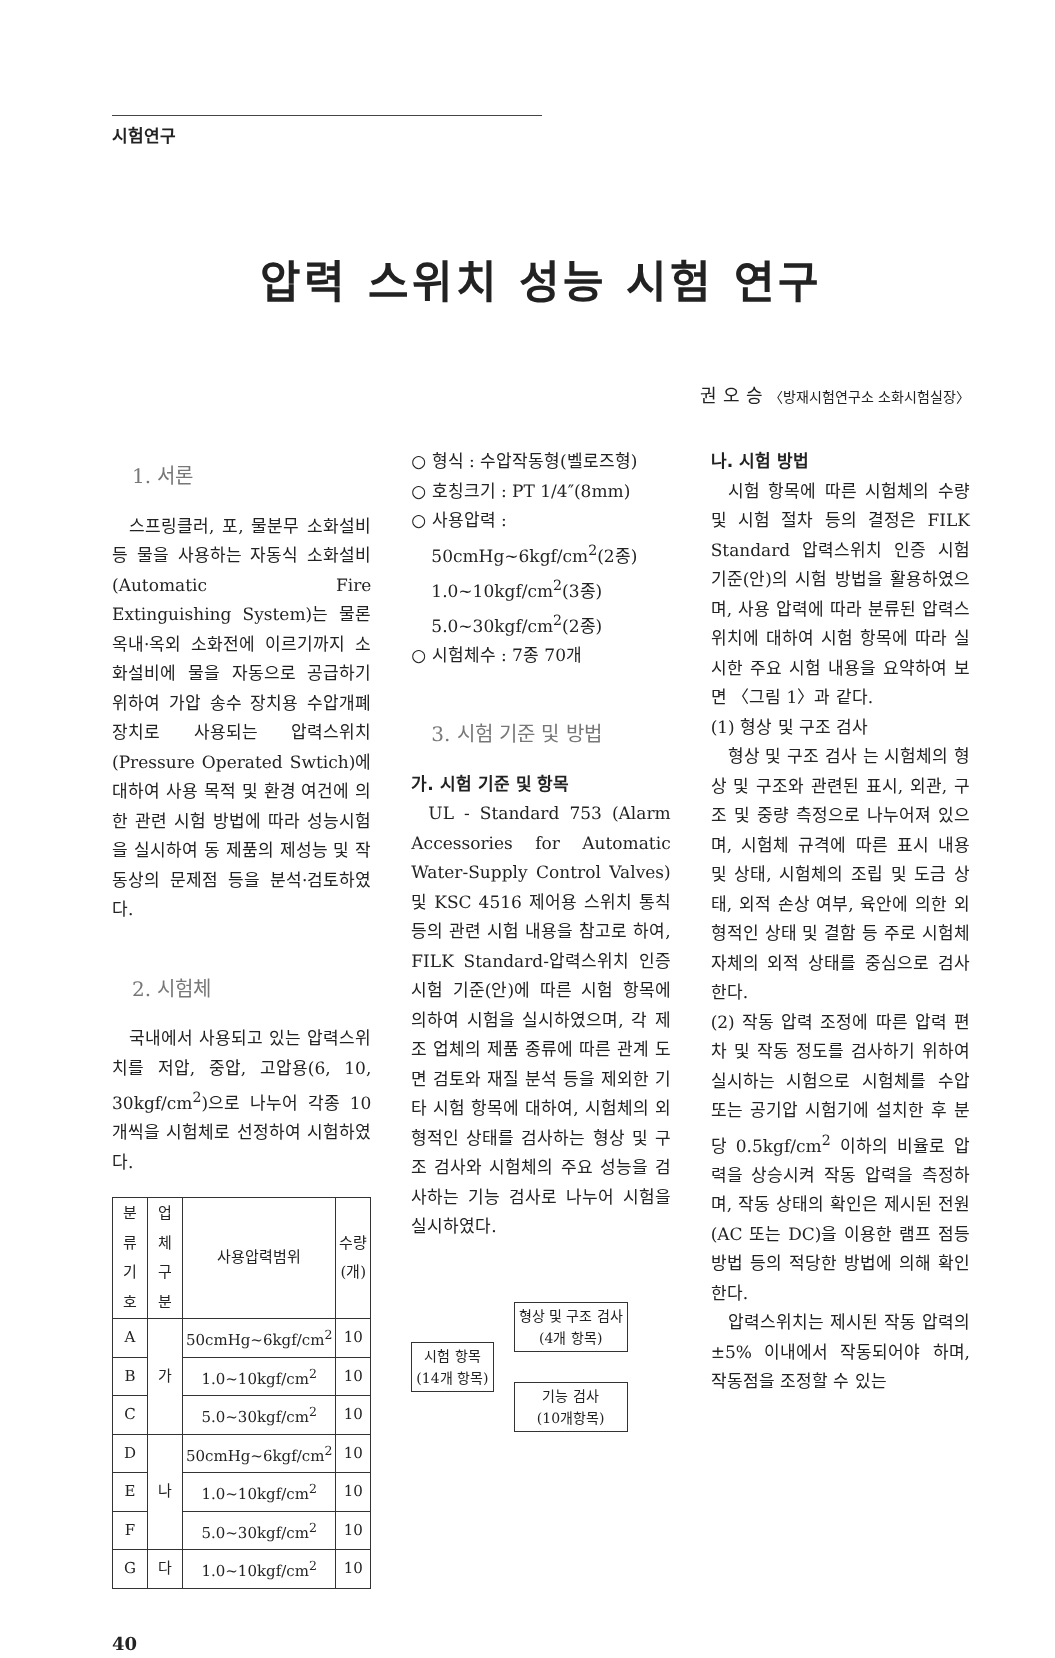시험연구
압력 스위치 성능 시험 연구
권 오 승 〈방재시험연구소 소화시험실장〉
1. 서론
스프링클러, 포, 물분무 소화설비 등 물을 사용하는 자동식 소화설비(Automatic Fire Extinguishing System)는 물론 옥내·옥외 소화전에 이르기까지 소화설비에 물을 자동으로 공급하기 위하여 가압 송수 장치용 수압개폐 장치로 사용되는 압력스위치(Pressure Operated Swtich)에 대하여 사용 목적 및 환경 여건에 의한 관련 시험 방법에 따라 성능시험을 실시하여 동 제품의 제성능 및 작동상의 문제점 등을 분석·검토하였다.
2. 시험체
국내에서 사용되고 있는 압력스위치를 저압, 중압, 고압용(6, 10, 30kgf/cm<sup>2</sup>)으로 나누어 각종 10개씩을 시험체로 선정하여 시험하였다.
| 분류 기호 | 업체 구분 | 사용압력범위 | 수량 (개) |
| --- | --- | --- | --- |
| A | 가 | 50cmHg~6kgf/cm<sup>2</sup> | 10 |
| B | | 1.0~10kgf/cm<sup>2</sup> | 10 |
| C | | 5.0~30kgf/cm<sup>2</sup> | 10 |
| D | 나 | 50cmHg~6kgf/cm<sup>2</sup> | 10 |
| E | | 1.0~10kgf/cm<sup>2</sup> | 10 |
| F | | 5.0~30kgf/cm<sup>2</sup> | 10 |
| G | 다 | 1.0~10kgf/cm<sup>2</sup> | 10 |
40
○ 형식 : 수압작동형(벨로즈형)
○ 호칭크기 : PT 1/4″(8mm)
○ 사용압력 :
50cmHg~6kgf/cm<sup>2</sup>(2종)
1.0~10kgf/cm<sup>2</sup>(3종)
5.0~30kgf/cm<sup>2</sup>(2종)
○ 시험체수 : 7종 70개
3. 시험 기준 및 방법
가. 시험 기준 및 항목
UL - Standard 753 (Alarm Accessories for Automatic Water-Supply Control Valves) 및 KSC 4516 제어용 스위치 통칙 등의 관련 시험 내용을 참고로 하여, FILK Standard-압력스위치 인증 시험 기준(안)에 따른 시험 항목에 의하여 시험을 실시하였으며, 각 제조 업체의 제품 종류에 따른 관계 도면 검토와 재질 분석 등을 제외한 기타 시험 항목에 대하여, 시험체의 외형적인 상태를 검사하는 형상 및 구조 검사와 시험체의 주요 성능을 검사하는 기능 검사로 나누어 시험을 실시하였다.
시험 항목
(14개 항목)
형상 및 구조 검사
(4개 항목)
기능 검사
(10개항목)
나. 시험 방법
시험 항목에 따른 시험체의 수량 및 시험 절차 등의 결정은 FILK Standard 압력스위치 인증 시험 기준(안)의 시험 방법을 활용하였으며, 사용 압력에 따라 분류된 압력스위치에 대하여 시험 항목에 따라 실시한 주요 시험 내용을 요약하여 보면 〈그림 1〉과 같다.
(1) 형상 및 구조 검사
형상 및 구조 검사 는 시험체의 형상 및 구조와 관련된 표시, 외관, 구조 및 중량 측정으로 나누어져 있으며, 시험체 규격에 따른 표시 내용 및 상태, 시험체의 조립 및 도금 상태, 외적 손상 여부, 육안에 의한 외형적인 상태 및 결함 등 주로 시험체 자체의 외적 상태를 중심으로 검사한다.
(2) 작동 압력 조정에 따른 압력 편차 및 작동 정도를 검사하기 위하여 실시하는 시험으로 시험체를 수압 또는 공기압 시험기에 설치한 후 분당 0.5kgf/cm<sup>2</sup> 이하의 비율로 압력을 상승시켜 작동 압력을 측정하며, 작동 상태의 확인은 제시된 전원(AC 또는 DC)을 이용한 램프 점등 방법 등의 적당한 방법에 의해 확인한다.
압력스위치는 제시된 작동 압력의 ±5% 이내에서 작동되어야 하며, 작동점을 조정할 수 있는